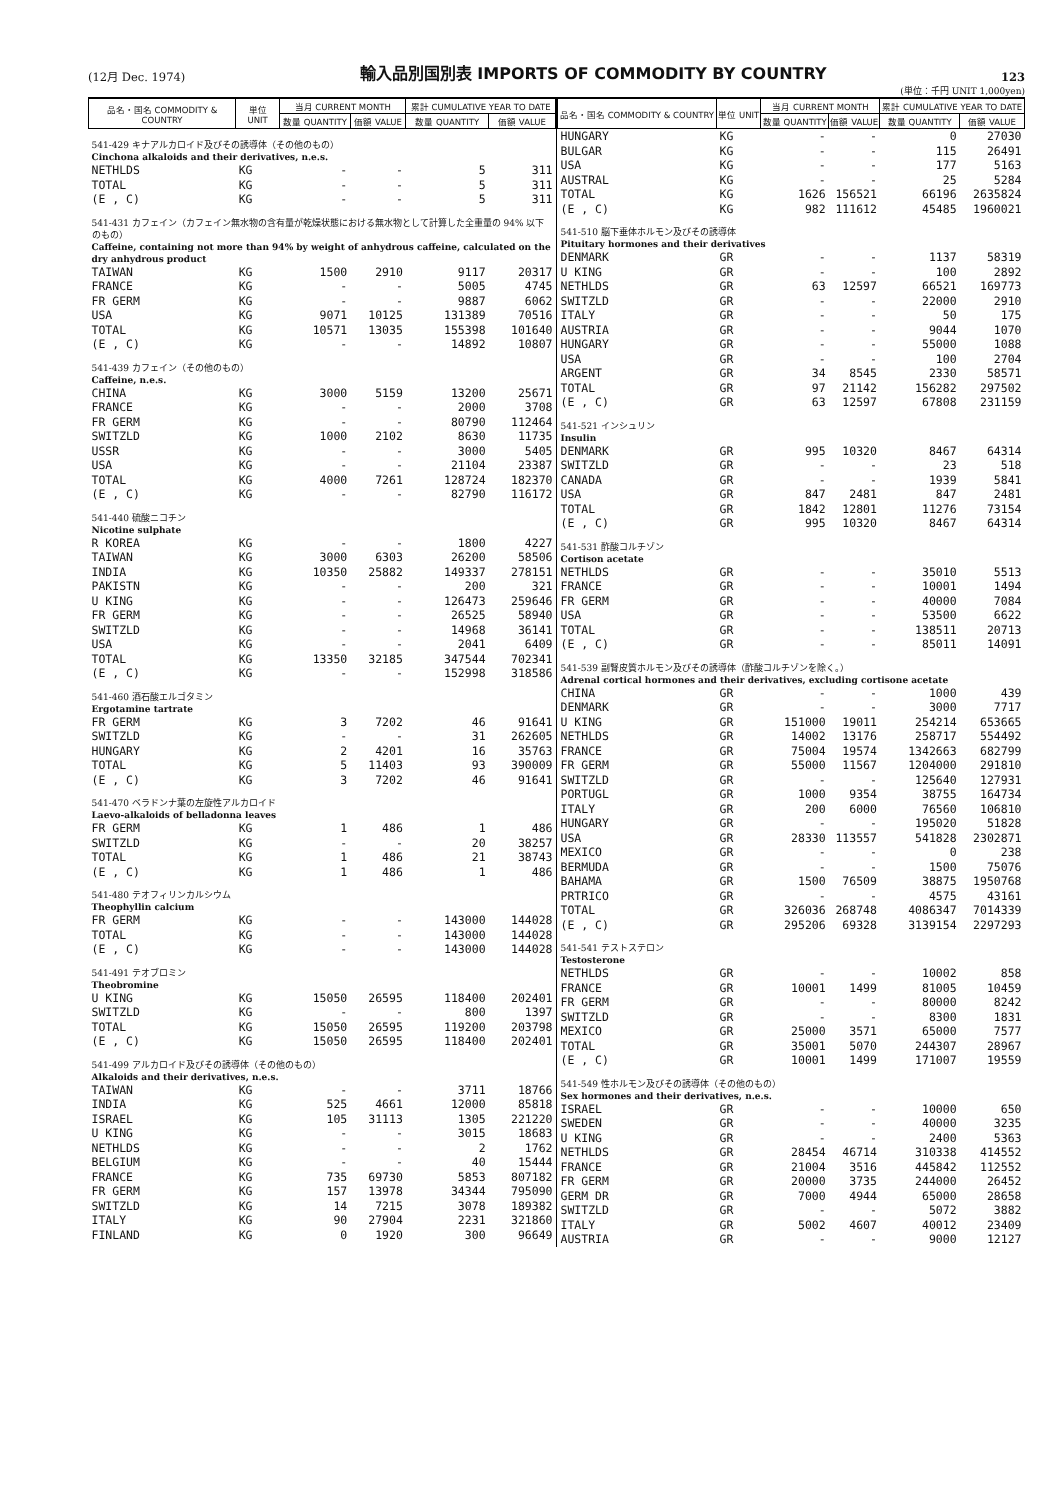(12月 Dec. 1974) 輸入品別国別表 IMPORTS OF COMMODITY BY COUNTRY 123
(単位：千円 UNIT 1,000yen)
| 品名・国名 COMMODITY & COUNTRY | 単位 UNIT | 当月 CURRENT MONTH | | 累計 CUMULATIVE YEAR TO DATE | |
| --- | --- | --- | --- | --- | --- |
| | | 数量 QUANTITY | 価額 VALUE | 数量 QUANTITY | 価額 VALUE |
| 541-429 キナアルカロイド及びその誘導体（その他のもの） Cinchona alkaloids and their derivatives, n.e.s. | | | | | |
| NETHLDS | KG | - | - | 5 | 311 |
| TOTAL | KG | - | - | 5 | 311 |
| (E , C) | KG | - | - | 5 | 311 |
| 541-431 カフェイン（カフェイン無水物の含有量が乾燥状態における無水物として計算した全重量の 94% 以下のもの） Caffeine, containing not more than 94% by weight of anhydrous caffeine, calculated on the dry anhydrous product | | | | | |
| TAIWAN | KG | 1500 | 2910 | 9117 | 20317 |
| FRANCE | KG | - | - | 5005 | 4745 |
| FR GERM | KG | - | - | 9887 | 6062 |
| USA | KG | 9071 | 10125 | 131389 | 70516 |
| TOTAL | KG | 10571 | 13035 | 155398 | 101640 |
| (E , C) | KG | - | - | 14892 | 10807 |
| 541-439 カフェイン（その他のもの） Caffeine, n.e.s. | | | | | |
| CHINA | KG | 3000 | 5159 | 13200 | 25671 |
| FRANCE | KG | - | - | 2000 | 3708 |
| FR GERM | KG | - | - | 80790 | 112464 |
| SWITZLD | KG | 1000 | 2102 | 8630 | 11735 |
| USSR | KG | - | - | 3000 | 5405 |
| USA | KG | - | - | 21104 | 23387 |
| TOTAL | KG | 4000 | 7261 | 128724 | 182370 |
| (E , C) | KG | - | - | 82790 | 116172 |
| 541-440 硫酸ニコチン Nicotine sulphate | | | | | |
| R KOREA | KG | - | - | 1800 | 4227 |
| TAIWAN | KG | 3000 | 6303 | 26200 | 58506 |
| INDIA | KG | 10350 | 25882 | 149337 | 278151 |
| PAKISTN | KG | - | - | 200 | 321 |
| U KING | KG | - | - | 126473 | 259646 |
| FR GERM | KG | - | - | 26525 | 58940 |
| SWITZLD | KG | - | - | 14968 | 36141 |
| USA | KG | - | - | 2041 | 6409 |
| TOTAL | KG | 13350 | 32185 | 347544 | 702341 |
| (E , C) | KG | - | - | 152998 | 318586 |
| 541-460 酒石酸エルゴタミン Ergotamine tartrate | | | | | |
| FR GERM | KG | 3 | 7202 | 46 | 91641 |
| SWITZLD | KG | - | - | 31 | 262605 |
| HUNGARY | KG | 2 | 4201 | 16 | 35763 |
| TOTAL | KG | 5 | 11403 | 93 | 390009 |
| (E , C) | KG | 3 | 7202 | 46 | 91641 |
| 541-470 ベラドンナ葉の左旋性アルカロイド Laevo-alkaloids of belladonna leaves | | | | | |
| FR GERM | KG | 1 | 486 | 1 | 486 |
| SWITZLD | KG | - | - | 20 | 38257 |
| TOTAL | KG | 1 | 486 | 21 | 38743 |
| (E , C) | KG | 1 | 486 | 1 | 486 |
| 541-480 テオフィリンカルシウム Theophyllin calcium | | | | | |
| FR GERM | KG | - | - | 143000 | 144028 |
| TOTAL | KG | - | - | 143000 | 144028 |
| (E , C) | KG | - | - | 143000 | 144028 |
| 541-491 テオブロミン Theobromine | | | | | |
| U KING | KG | 15050 | 26595 | 118400 | 202401 |
| SWITZLD | KG | - | - | 800 | 1397 |
| TOTAL | KG | 15050 | 26595 | 119200 | 203798 |
| (E , C) | KG | 15050 | 26595 | 118400 | 202401 |
| 541-499 アルカロイド及びその誘導体（その他のもの） Alkaloids and their derivatives, n.e.s. | | | | | |
| TAIWAN | KG | - | - | 3711 | 18766 |
| INDIA | KG | 525 | 4661 | 12000 | 85818 |
| ISRAEL | KG | 105 | 31113 | 1305 | 221220 |
| U KING | KG | - | - | 3015 | 18683 |
| NETHLDS | KG | - | - | 2 | 1762 |
| BELGIUM | KG | - | - | 40 | 15444 |
| FRANCE | KG | 735 | 69730 | 5853 | 807182 |
| FR GERM | KG | 157 | 13978 | 34344 | 795090 |
| SWITZLD | KG | 14 | 7215 | 3078 | 189382 |
| ITALY | KG | 90 | 27904 | 2231 | 321860 |
| FINLAND | KG | 0 | 1920 | 300 | 96649 |
| 品名・国名 COMMODITY & COUNTRY | 単位 UNIT | 当月 CURRENT MONTH | | 累計 CUMULATIVE YEAR TO DATE | |
| --- | --- | --- | --- | --- | --- |
| | | 数量 QUANTITY | 価額 VALUE | 数量 QUANTITY | 価額 VALUE |
| HUNGARY | KG | - | - | 0 | 27030 |
| BULGAR | KG | - | - | 115 | 26491 |
| USA | KG | - | - | 177 | 5163 |
| AUSTRAL | KG | - | - | 25 | 5284 |
| TOTAL | KG | 1626 | 156521 | 66196 | 2635824 |
| (E , C) | KG | 982 | 111612 | 45485 | 1960021 |
| 541-510 脳下垂体ホルモン及びその誘導体 Pituitary hormones and their derivatives | | | | | |
| DENMARK | GR | - | - | 1137 | 58319 |
| U KING | GR | - | - | 100 | 2892 |
| NETHLDS | GR | 63 | 12597 | 66521 | 169773 |
| SWITZLD | GR | - | - | 22000 | 2910 |
| ITALY | GR | - | - | 50 | 175 |
| AUSTRIA | GR | - | - | 9044 | 1070 |
| HUNGARY | GR | - | - | 55000 | 1088 |
| USA | GR | - | - | 100 | 2704 |
| ARGENT | GR | 34 | 8545 | 2330 | 58571 |
| TOTAL | GR | 97 | 21142 | 156282 | 297502 |
| (E , C) | GR | 63 | 12597 | 67808 | 231159 |
| 541-521 インシュリン Insulin | | | | | |
| DENMARK | GR | 995 | 10320 | 8467 | 64314 |
| SWITZLD | GR | - | - | 23 | 518 |
| CANADA | GR | - | - | 1939 | 5841 |
| USA | GR | 847 | 2481 | 847 | 2481 |
| TOTAL | GR | 1842 | 12801 | 11276 | 73154 |
| (E , C) | GR | 995 | 10320 | 8467 | 64314 |
| 541-531 酢酸コルチゾン Cortison acetate | | | | | |
| NETHLDS | GR | - | - | 35010 | 5513 |
| FRANCE | GR | - | - | 10001 | 1494 |
| FR GERM | GR | - | - | 40000 | 7084 |
| USA | GR | - | - | 53500 | 6622 |
| TOTAL | GR | - | - | 138511 | 20713 |
| (E , C) | GR | - | - | 85011 | 14091 |
| 541-539 副腎皮質ホルモン及びその誘導体（酢酸コルチゾンを除く。） Adrenal cortical hormones and their derivatives, excluding cortisone acetate | | | | | |
| CHINA | GR | - | - | 1000 | 439 |
| DENMARK | GR | - | - | 3000 | 7717 |
| U KING | GR | 151000 | 19011 | 254214 | 653665 |
| NETHLDS | GR | 14002 | 13176 | 258717 | 554492 |
| FRANCE | GR | 75004 | 19574 | 1342663 | 682799 |
| FR GERM | GR | 55000 | 11567 | 1204000 | 291810 |
| SWITZLD | GR | - | - | 125640 | 127931 |
| PORTUGL | GR | 1000 | 9354 | 38755 | 164734 |
| ITALY | GR | 200 | 6000 | 76560 | 106810 |
| HUNGARY | GR | - | - | 195020 | 51828 |
| USA | GR | 28330 | 113557 | 541828 | 2302871 |
| MEXICO | GR | - | - | 0 | 238 |
| BERMUDA | GR | - | - | 1500 | 75076 |
| BAHAMA | GR | 1500 | 76509 | 38875 | 1950768 |
| PRTRICO | GR | - | - | 4575 | 43161 |
| TOTAL | GR | 326036 | 268748 | 4086347 | 7014339 |
| (E , C) | GR | 295206 | 69328 | 3139154 | 2297293 |
| 541-541 テストステロン Testosterone | | | | | |
| NETHLDS | GR | - | - | 10002 | 858 |
| FRANCE | GR | 10001 | 1499 | 81005 | 10459 |
| FR GERM | GR | - | - | 80000 | 8242 |
| SWITZLD | GR | - | - | 8300 | 1831 |
| MEXICO | GR | 25000 | 3571 | 65000 | 7577 |
| TOTAL | GR | 35001 | 5070 | 244307 | 28967 |
| (E , C) | GR | 10001 | 1499 | 171007 | 19559 |
| 541-549 性ホルモン及びその誘導体（その他のもの） Sex hormones and their derivatives, n.e.s. | | | | | |
| ISRAEL | GR | - | - | 10000 | 650 |
| SWEDEN | GR | - | - | 40000 | 3235 |
| U KING | GR | - | - | 2400 | 5363 |
| NETHLDS | GR | 28454 | 46714 | 310338 | 414552 |
| FRANCE | GR | 21004 | 3516 | 445842 | 112552 |
| FR GERM | GR | 20000 | 3735 | 244000 | 26452 |
| GERM DR | GR | 7000 | 4944 | 65000 | 28658 |
| SWITZLD | GR | - | - | 5072 | 3882 |
| ITALY | GR | 5002 | 4607 | 40012 | 23409 |
| AUSTRIA | GR | - | - | 9000 | 12127 |